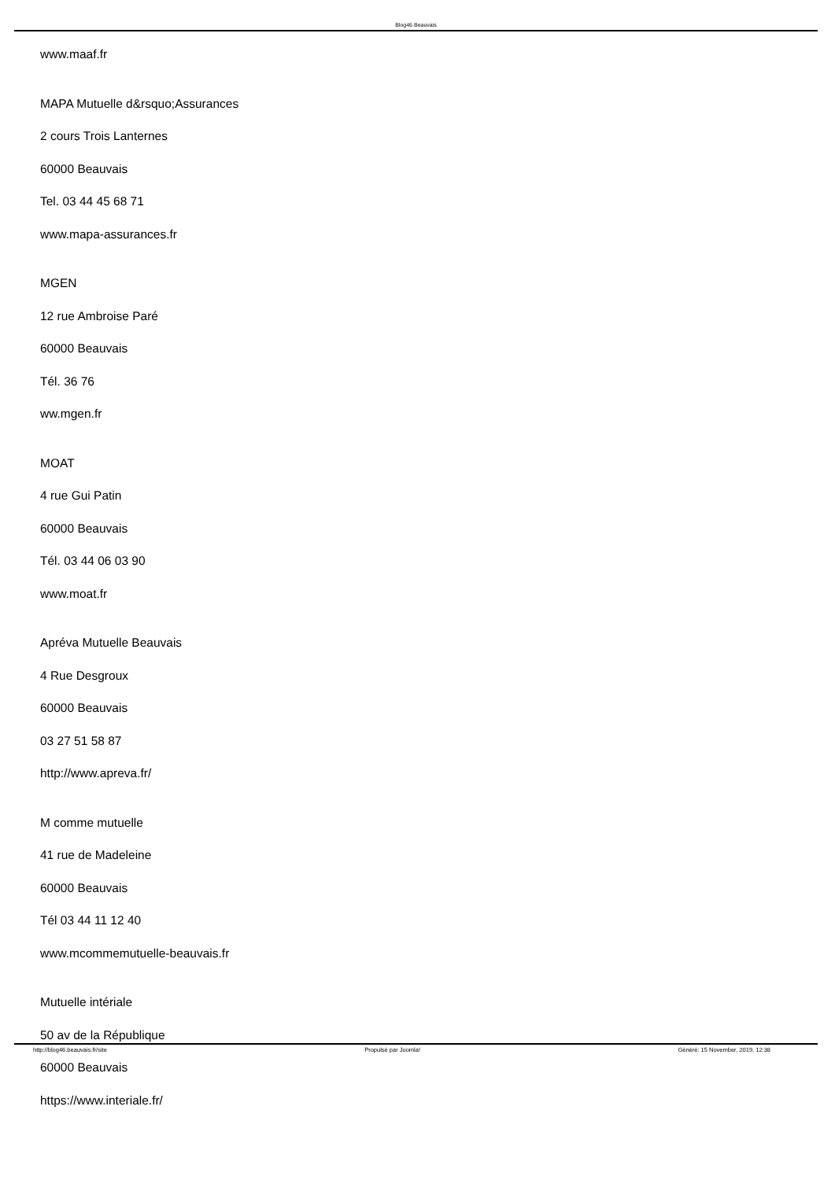Blog46 Beauvais
www.maaf.fr
MAPA Mutuelle d&rsquo;Assurances
2 cours Trois Lanternes
60000 Beauvais
Tel. 03 44 45 68 71
www.mapa-assurances.fr
MGEN
12 rue Ambroise Paré
60000 Beauvais
Tél. 36 76
ww.mgen.fr
MOAT
4 rue Gui Patin
60000 Beauvais
Tél. 03 44 06 03 90
www.moat.fr
Apréva Mutuelle Beauvais
4 Rue Desgroux
60000 Beauvais
03 27 51 58 87
http://www.apreva.fr/
M comme mutuelle
41 rue de Madeleine
60000 Beauvais
Tél 03 44 11 12 40
www.mcommemutuelle-beauvais.fr
Mutuelle intériale
50 av de la République
60000 Beauvais
https://www.interiale.fr/
http://blog46.beauvais.fr/site Propulsé par Joomla! Généré: 15 November, 2019, 12:38